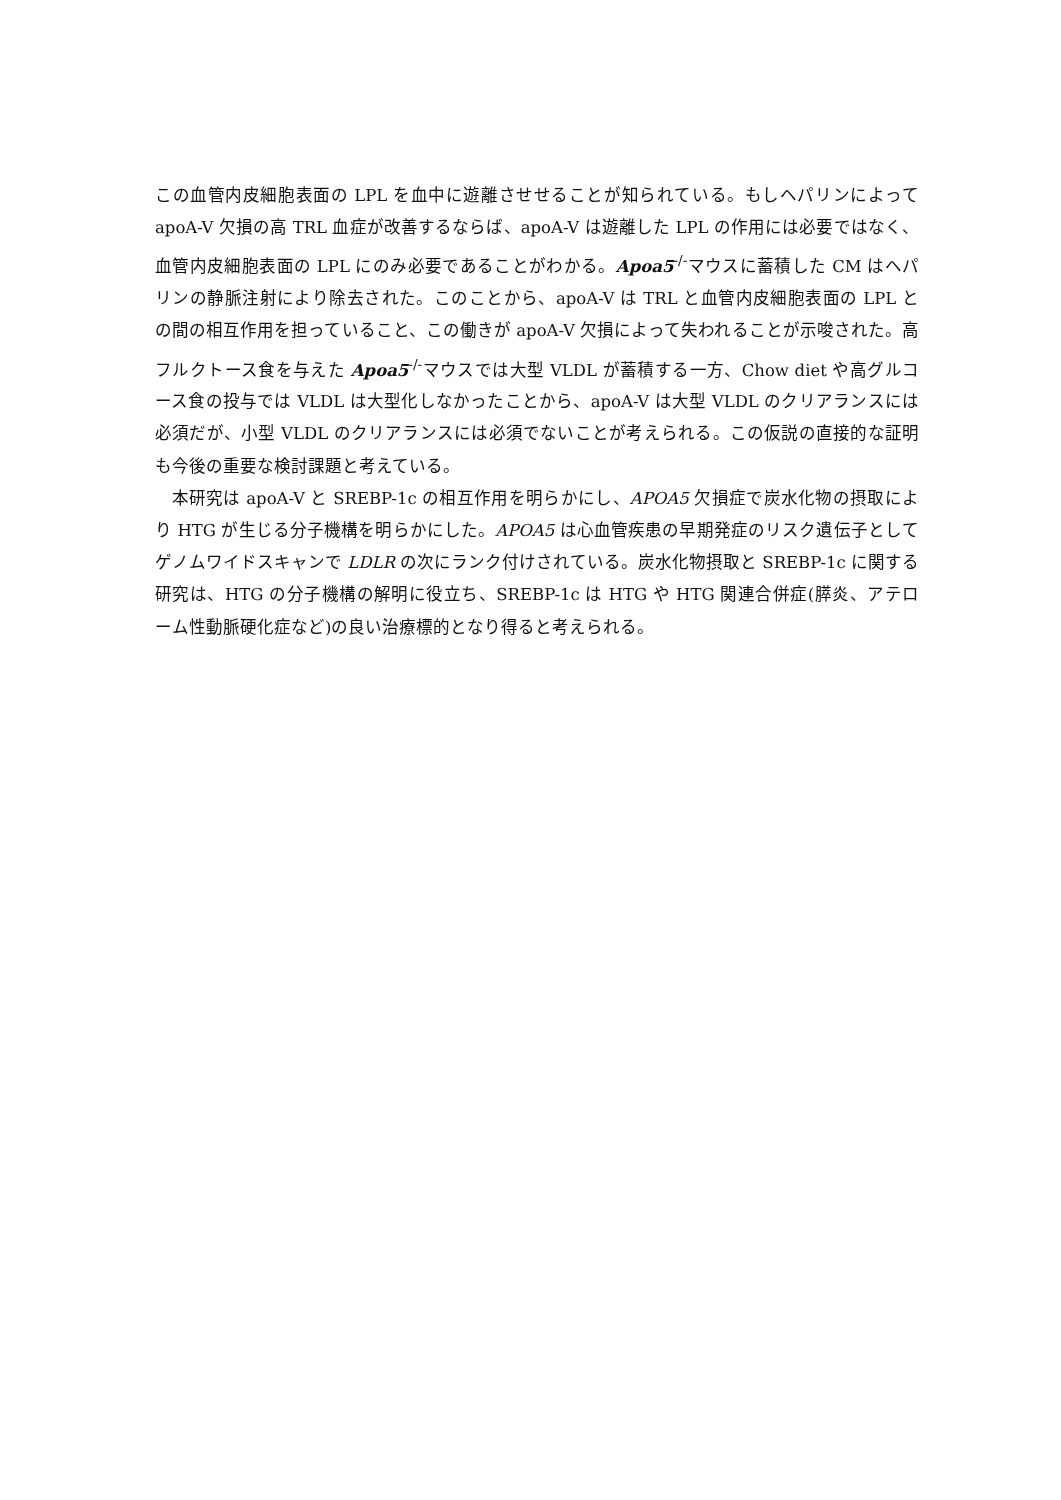この血管内皮細胞表面の LPL を血中に遊離させせることが知られている。もしヘパリンによって apoA-V 欠損の高 TRL 血症が改善するならば、apoA-V は遊離した LPL の作用には必要ではなく、血管内皮細胞表面の LPL にのみ必要であることがわかる。Apoa5<sup>-/-</sup>マウスに蓄積した CM はヘパリンの静脈注射により除去された。このことから、apoA-V は TRL と血管内皮細胞表面の LPL との間の相互作用を担っていること、この働きが apoA-V 欠損によって失われることが示唆された。高フルクトース食を与えた Apoa5<sup>-/-</sup>マウスでは大型 VLDL が蓄積する一方、Chow diet や高グルコース食の投与では VLDL は大型化しなかったことから、apoA-V は大型 VLDL のクリアランスには必須だが、小型 VLDL のクリアランスには必須でないことが考えられる。この仮説の直接的な証明も今後の重要な検討課題と考えている。
本研究は apoA-V と SREBP-1c の相互作用を明らかにし、APOA5 欠損症で炭水化物の摂取により HTG が生じる分子機構を明らかにした。APOA5 は心血管疾患の早期発症のリスク遺伝子としてゲノムワイドスキャンで LDLR の次にランク付けされている。炭水化物摂取と SREBP-1c に関する研究は、HTG の分子機構の解明に役立ち、SREBP-1c は HTG や HTG 関連合併症(膵炎、アテローム性動脈硬化症など)の良い治療標的となり得ると考えられる。